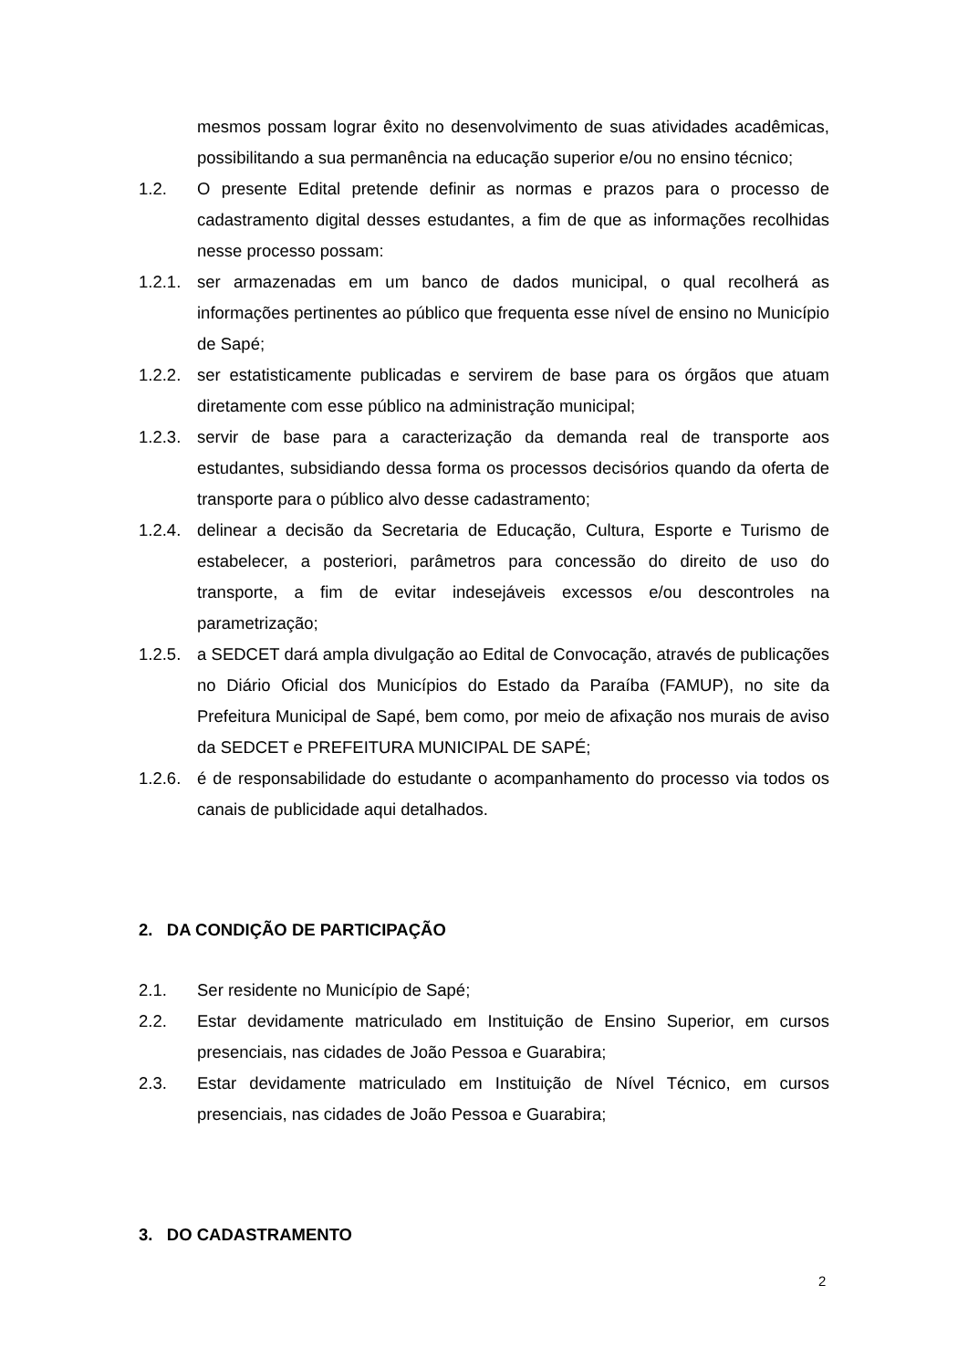mesmos possam lograr êxito no desenvolvimento de suas atividades acadêmicas, possibilitando a sua permanência na educação superior e/ou no ensino técnico;
1.2. O presente Edital pretende definir as normas e prazos para o processo de cadastramento digital desses estudantes, a fim de que as informações recolhidas nesse processo possam:
1.2.1. ser armazenadas em um banco de dados municipal, o qual recolherá as informações pertinentes ao público que frequenta esse nível de ensino no Município de Sapé;
1.2.2. ser estatisticamente publicadas e servirem de base para os órgãos que atuam diretamente com esse público na administração municipal;
1.2.3. servir de base para a caracterização da demanda real de transporte aos estudantes, subsidiando dessa forma os processos decisórios quando da oferta de transporte para o público alvo desse cadastramento;
1.2.4. delinear a decisão da Secretaria de Educação, Cultura, Esporte e Turismo de estabelecer, a posteriori, parâmetros para concessão do direito de uso do transporte, a fim de evitar indesejáveis excessos e/ou descontroles na parametrização;
1.2.5. a SEDCET dará ampla divulgação ao Edital de Convocação, através de publicações no Diário Oficial dos Municípios do Estado da Paraíba (FAMUP), no site da Prefeitura Municipal de Sapé, bem como, por meio de afixação nos murais de aviso da SEDCET e PREFEITURA MUNICIPAL DE SAPÉ;
1.2.6. é de responsabilidade do estudante o acompanhamento do processo via todos os canais de publicidade aqui detalhados.
2. DA CONDIÇÃO DE PARTICIPAÇÃO
2.1. Ser residente no Município de Sapé;
2.2. Estar devidamente matriculado em Instituição de Ensino Superior, em cursos presenciais, nas cidades de João Pessoa e Guarabira;
2.3. Estar devidamente matriculado em Instituição de Nível Técnico, em cursos presenciais, nas cidades de João Pessoa e Guarabira;
3. DO CADASTRAMENTO
2